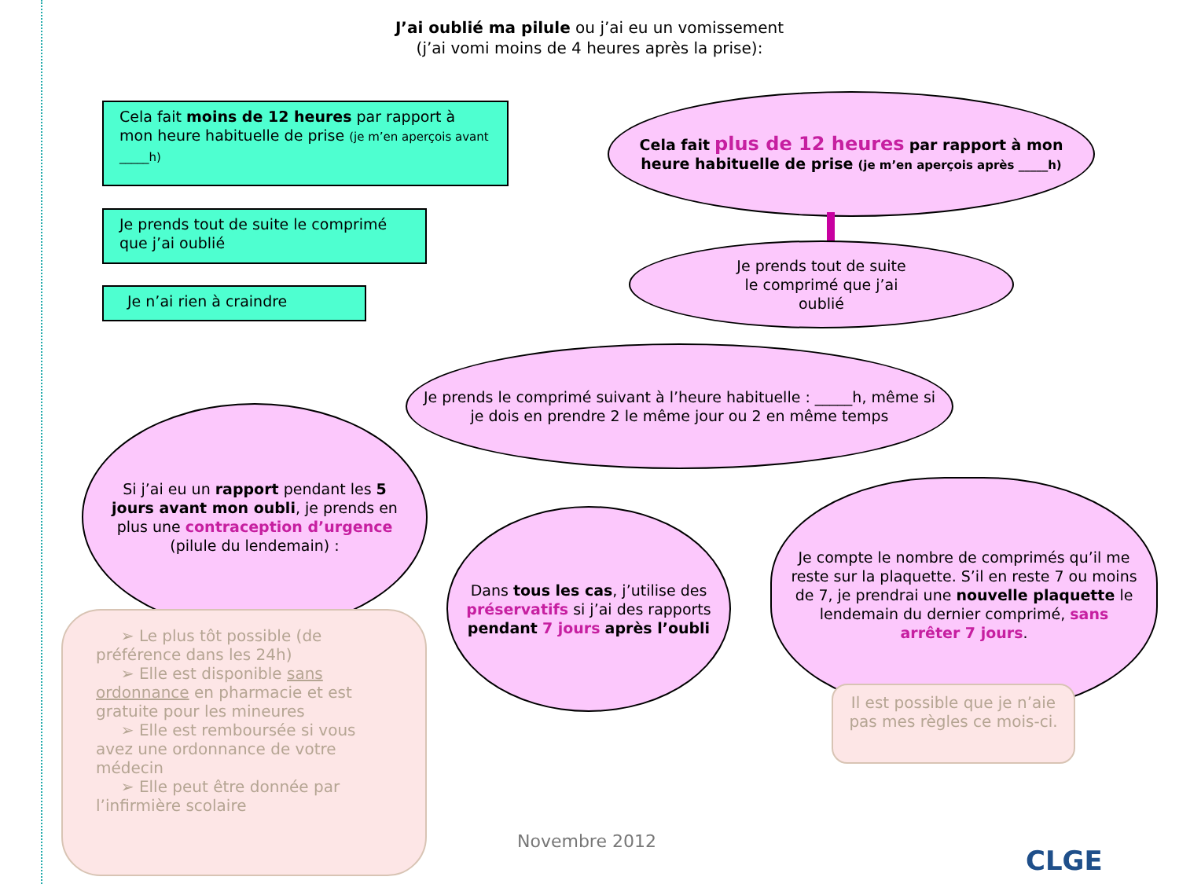J’ai oublié ma pilule ou j’ai eu un vomissement
(j’ai vomi moins de 4 heures après la prise):
Cela fait moins de 12 heures par rapport à mon heure habituelle de prise (je m’en aperçois avant _____h)
Je prends tout de suite le comprimé que j’ai oublié
Je n’ai rien à craindre
Cela fait plus de 12 heures par rapport à mon heure habituelle de prise (je m’en aperçois après _____h)
Je prends tout de suite
le comprimé que j’ai
oublié
Je prends le comprimé suivant à l’heure habituelle : _____h, même si je dois en prendre 2 le même jour ou 2 en même temps
Si j’ai eu un rapport pendant les 5 jours avant mon oubli, je prends en plus une contraception d’urgence (pilule du lendemain) :
Dans tous les cas, j’utilise des préservatifs si j’ai des rapports pendant 7 jours après l’oubli
Je compte le nombre de comprimés qu’il me reste sur la plaquette. S’il en reste 7 ou moins de 7, je prendrai une nouvelle plaquette le lendemain du dernier comprimé, sans arrêter 7 jours.
➢ Le plus tôt possible (de préférence dans les 24h)
➢ Elle est disponible sans ordonnance en pharmacie et est gratuite pour les mineures
➢ Elle est remboursée si vous avez une ordonnance de votre médecin
➢ Elle peut être donnée par l’infirmière scolaire
Il est possible que je n’aie pas mes règles ce mois-ci.
Novembre 2012
CLGE